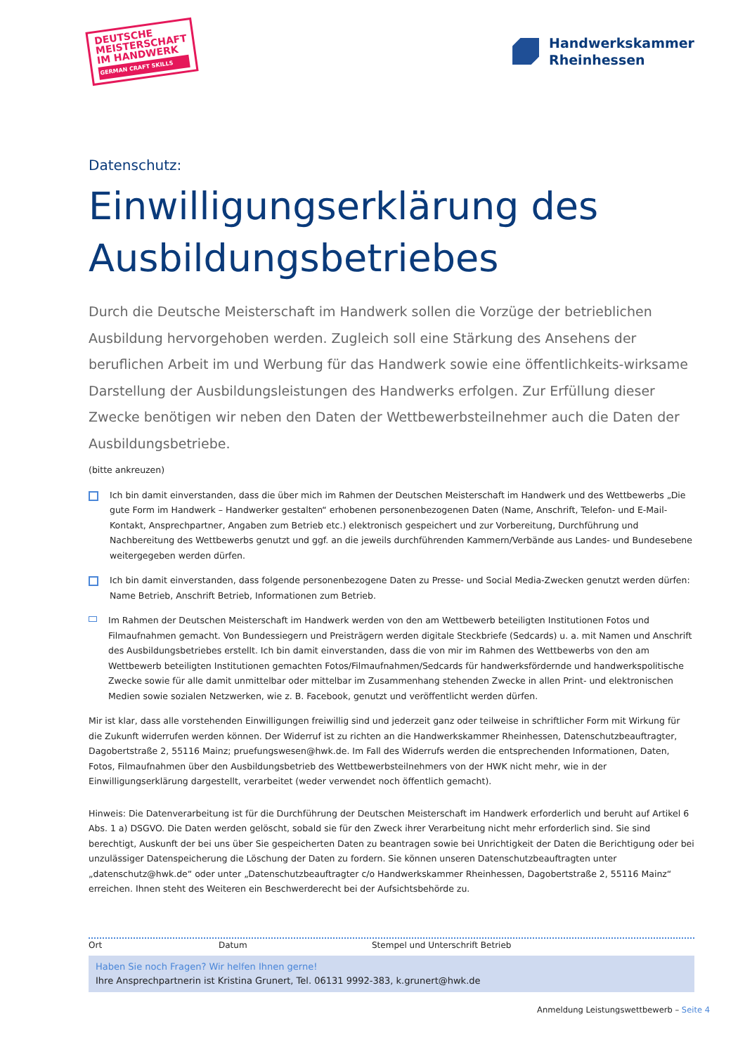DEUTSCHE MEISTERSCHAFT IM HANDWERK
GERMAN CRAFT SKILLS
Handwerkskammer
Rheinhessen
Datenschutz:
Einwilligungserklärung des Ausbildungsbetriebes
Durch die Deutsche Meisterschaft im Handwerk sollen die Vorzüge der betrieblichen Ausbildung hervorgehoben werden. Zugleich soll eine Stärkung des Ansehens der beruflichen Arbeit im und Werbung für das Handwerk sowie eine öffentlichkeits-wirksame Darstellung der Ausbildungsleistungen des Handwerks erfolgen. Zur Erfüllung dieser Zwecke benötigen wir neben den Daten der Wettbewerbsteilnehmer auch die Daten der Ausbildungsbetriebe.
(bitte ankreuzen)
Ich bin damit einverstanden, dass die über mich im Rahmen der Deutschen Meisterschaft im Handwerk und des Wettbewerbs „Die gute Form im Handwerk – Handwerker gestalten“ erhobenen personenbezogenen Daten (Name, Anschrift, Telefon- und E-Mail-Kontakt, Ansprechpartner, Angaben zum Betrieb etc.) elektronisch gespeichert und zur Vorbereitung, Durchführung und Nachbereitung des Wettbewerbs genutzt und ggf. an die jeweils durchführenden Kammern/Verbände aus Landes- und Bundesebene weitergegeben werden dürfen.
Ich bin damit einverstanden, dass folgende personenbezogene Daten zu Presse- und Social Media-Zwecken genutzt werden dürfen: Name Betrieb, Anschrift Betrieb, Informationen zum Betrieb.
Im Rahmen der Deutschen Meisterschaft im Handwerk werden von den am Wettbewerb beteiligten Institutionen Fotos und Filmaufnahmen gemacht. Von Bundessiegern und Preisträgern werden digitale Steckbriefe (Sedcards) u. a. mit Namen und Anschrift des Ausbildungsbetriebes erstellt. Ich bin damit einverstanden, dass die von mir im Rahmen des Wettbewerbs von den am Wettbewerb beteiligten Institutionen gemachten Fotos/Filmaufnahmen/Sedcards für handwerksfördernde und handwerkspolitische Zwecke sowie für alle damit unmittelbar oder mittelbar im Zusammenhang stehenden Zwecke in allen Print- und elektronischen Medien sowie sozialen Netzwerken, wie z. B. Facebook, genutzt und veröffentlicht werden dürfen.
Mir ist klar, dass alle vorstehenden Einwilligungen freiwillig sind und jederzeit ganz oder teilweise in schriftlicher Form mit Wirkung für die Zukunft widerrufen werden können. Der Widerruf ist zu richten an die Handwerkskammer Rheinhessen, Datenschutzbeauftragter, Dagobertstraße 2, 55116 Mainz; pruefungswesen@hwk.de. Im Fall des Widerrufs werden die entsprechenden Informationen, Daten, Fotos, Filmaufnahmen über den Ausbildungsbetrieb des Wettbewerbsteilnehmers von der HWK nicht mehr, wie in der Einwilligungserklärung dargestellt, verarbeitet (weder verwendet noch öffentlich gemacht).
Hinweis: Die Datenverarbeitung ist für die Durchführung der Deutschen Meisterschaft im Handwerk erforderlich und beruht auf Artikel 6 Abs. 1 a) DSGVO. Die Daten werden gelöscht, sobald sie für den Zweck ihrer Verarbeitung nicht mehr erforderlich sind. Sie sind berechtigt, Auskunft der bei uns über Sie gespeicherten Daten zu beantragen sowie bei Unrichtigkeit der Daten die Berichtigung oder bei unzulässiger Datenspeicherung die Löschung der Daten zu fordern. Sie können unseren Datenschutzbeauftragten unter „datenschutz@hwk.de“ oder unter „Datenschutzbeauftragter c/o Handwerkskammer Rheinhessen, Dagobertstraße 2, 55116 Mainz“ erreichen. Ihnen steht des Weiteren ein Beschwerderecht bei der Aufsichtsbehörde zu.
Ort Datum Stempel und Unterschrift Betrieb
Haben Sie noch Fragen? Wir helfen Ihnen gerne!
Ihre Ansprechpartnerin ist Kristina Grunert, Tel. 06131 9992-383, k.grunert@hwk.de
Anmeldung Leistungswettbewerb – Seite 4